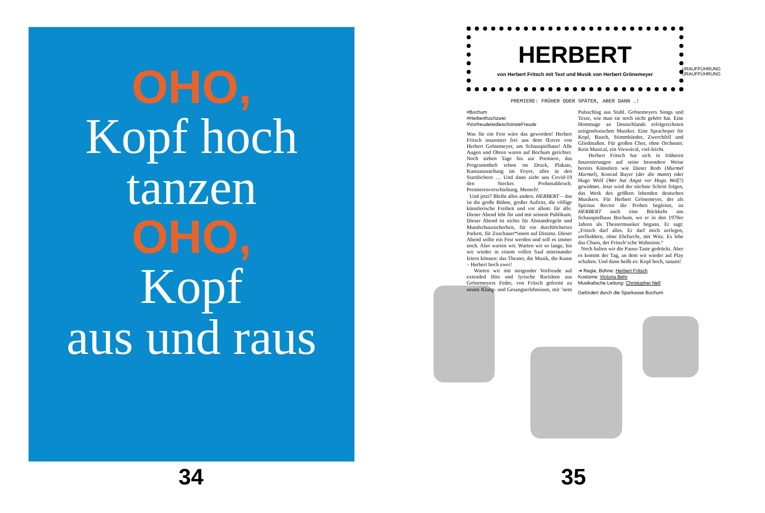OHO,
Kopf hoch tanzen
OHO,
Kopf
aus und raus
34
HERBERT
von Herbert Fritsch mit Text und Musik von Herbert Grönemeyer
PREMIERE: FRÜHER ODER SPÄTER, ABER DANN …!
#Bochum
#Herberthochzwei
#VorfreudeistdieschönsteFreude
Was für ein Fest wäre das geworden! Herbert Fritsch inszeniert frei aus dem Œuvre von Herbert Grönemeyer, am Schauspielhaus! Alle Augen und Ohren waren auf Bochum gerichtet. Noch sieben Tage bis zur Premiere, das Programmheft schon im Druck, Plakate, Kunstausstellung im Foyer, alles in den Startlöchern … Und dann zieht uns Covid-19 den Stecker. Probenabbruch. Premierenverschiebung. Mensch!
Und jetzt? Bleibt alles anders. HERBERT – das ist die große Bühne, großer Auftritt, die völlige künstlerische Freiheit und vor allem: für alle. Dieser Abend lebt für und mit seinem Publikum. Dieser Abend ist nichts für Abstandregeln und Mundschutzsicherheit, für ein durchlöchertes Parkett, für Zuschauer*innen auf Distanz. Dieser Abend sollte ein Fest werden und soll es immer noch. Also warten wir. Warten wir so lange, bis wir wieder in einem vollen Saal miteinander feiern können: das Theater, die Musik, die Kunst – Herbert hoch zwei!
Warten wir mit steigender Vorfreude auf extended Hits und lyrische Raritäten aus Grönemeyers Feder, von Fritsch geformt zu neuen Klang- und Gesangserlebnissen, mit ’nem Pulsschlag aus Stahl. Grönemeyers Songs und Texte, wie man sie noch nicht gehört hat. Eine Hommage an Deutschlands erfolgreichsten zeitgenössischen Musiker. Eine Sprachoper für Kopf, Bauch, Stimmbänder, Zwerchfell und Gliedmaßen. Für großen Chor, ohne Orchester. Kein Musical, ein Viewsical, viel-leicht.
Herbert Fritsch hat sich in früheren Inszenierungen auf seine besondere Weise bereits Künstlern wie Dieter Roth (Murmel Murmel), Konrad Bayer (der die mann) oder Hugo Wolf (Wer hat Angst vor Hugo Wolf?) gewidmet. Jetzt wird der nächste Schritt folgen, das Werk des größten lebenden deutschen Musikers. Für Herbert Grönemeyer, der als Spiritus Rector die Proben begleitet, ist HERBERT auch eine Rückkehr ans Schauspielhaus Bochum, wo er in den 1970er Jahren als Theatermusiker begann. Er sagt: „Fritsch darf alles. Er darf mich zerlegen, zerfleddern, ohne Ehrfurcht, mit Witz. Es lebe das Chaos, der Fritsch‘sche Wahnsinn.“
Noch halten wir die Pause-Taste gedrückt. Aber es kommt der Tag, an dem wir wieder auf Play schalten. Und dann heißt es: Kopf hoch, tanzen!
➔ Regie, Bühne: Herbert Fritsch
Kostüme: Victoria Behr
Musikalische Leitung: Christopher Nell
Gefördert durch die Sparkasse Bochum
URAUFFÜHRUNG URAUFFÜHRUNG
35